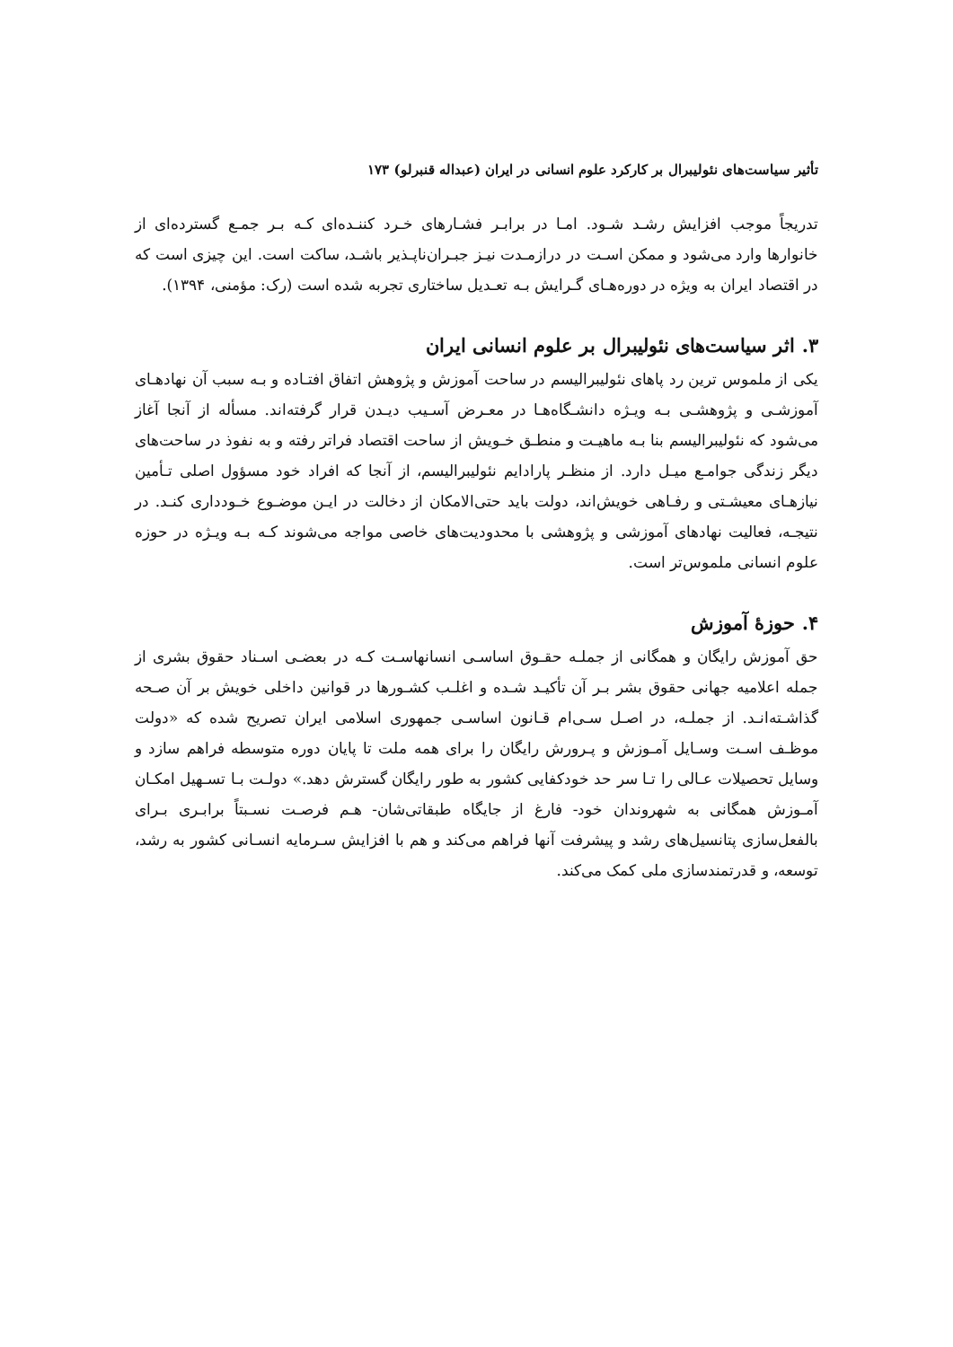تأثیر سیاست‌های نئولیبرال بر کارکرد علوم انسانی در ایران (عبداله قنبرلو) ۱۷۳
تدریجاً موجب افزایش رشـد شـود. امـا در برابـر فشـارهای خـرد کننـده‌ای کـه بـر جمـع گسترده‌ای از خانوارها وارد می‌شود و ممکن اسـت در درازمـدت نیـز جبـران‌ناپـذیر باشـد، ساکت است. این چیزی است که در اقتصاد ایران به ویژه در دوره‌هـای گـرایش بـه تعـدیل ساختاری تجربه شده است (رک: مؤمنی، ۱۳۹۴).
۳. اثر سیاست‌های نئولیبرال بر علوم انسانی ایران
یکی از ملموس ترین رد پاهای نئولیبرالیسم در ساحت آموزش و پژوهش اتفاق افتـاده و بـه سبب آن نهادهـای آموزشـی و پژوهشـی بـه ویـژه دانشـگاه‌هـا در معـرض آسـیب دیـدن قرار گرفته‌اند. مسأله از آنجا آغاز می‌شود که نئولیبرالیسم بنا بـه ماهیـت و منطـق خـویش از ساحت اقتصاد فراتر رفته و به نفوذ در ساحت‌های دیگر زندگی جوامـع میـل دارد. از منظـر پارادایم نئولیبرالیسم، از آنجا که افراد خود مسؤول اصلی تـأمین نیازهـای معیشـتی و رفـاهی خویش‌اند، دولت باید حتی‌الامکان از دخالت در ایـن موضـوع خـودداری کنـد. در نتیجـه، فعالیت نهادهای آموزشی و پژوهشی با محدودیت‌های خاصی مواجه می‌شوند کـه بـه ویـژه در حوزه علوم انسانی ملموس‌تر است.
۴. حوزهٔ آموزش
حق آموزش رایگان و همگانی از جملـه حقـوق اساسـی انسانهاسـت کـه در بعضـی اسـناد حقوق بشری از جمله اعلامیه جهانی حقوق بشر بـر آن تأکیـد شـده و اغلـب کشـورها در قوانین داخلی خویش بر آن صـحه گذاشـته‌انـد. از جملـه، در اصـل سـی‌ام قـانون اساسـی جمهوری اسلامی ایران تصریح شده که «دولت موظـف اسـت وسـایل آمـوزش و پـرورش رایگان را برای همه ملت تا پایان دوره متوسطه فراهم سازد و وسایل تحصیلات عـالی را تـا سر حد خودکفایی کشور به طور رایگان گسترش دهد.» دولـت بـا تسـهیل امکـان آمـوزش همگانی به شهروندان خود- فارغ از جایگاه طبقاتی‌شان- هـم فرصـت نسـبتاً برابـری بـرای بالفعل‌سازی پتانسیل‌های رشد و پیشرفت آنها فراهم می‌کند و هم با افزایش سـرمایه انسـانی کشور به رشد، توسعه، و قدرتمندسازی ملی کمک می‌کند.